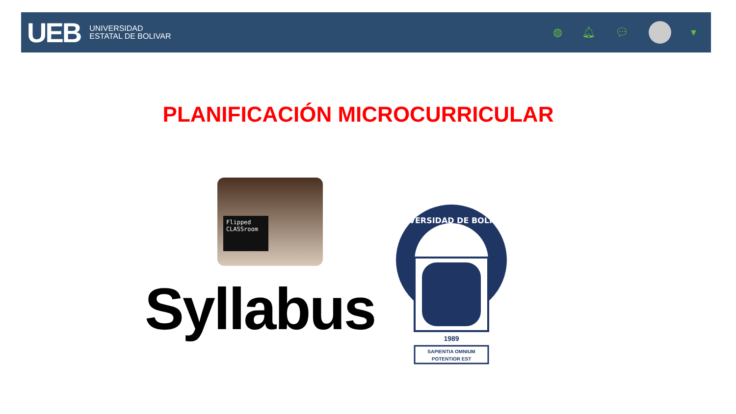UEB
UNIVERSIDAD
ESTATAL DE BOLIVAR
◍ 🔔︎ 💬︎ ▾
PLANIFICACIÓN MICROCURRICULAR
Flipped
CLASSroom
Syllabus
UNIVERSIDAD DE BOLÍVAR
1989
SAPIENTIA OMNIUM
POTENTIOR EST